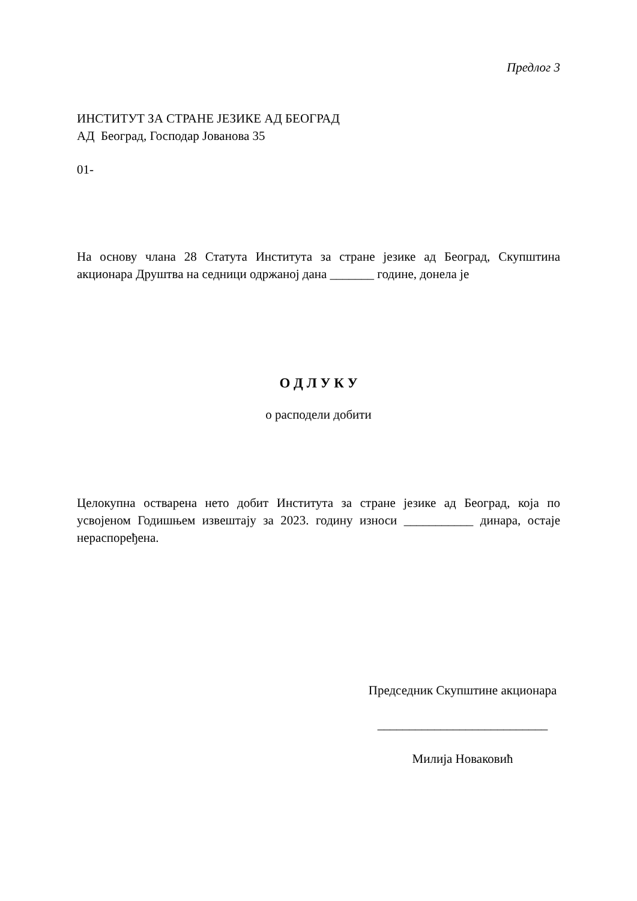Предлог 3
ИНСТИТУТ ЗА СТРАНЕ ЈЕЗИКЕ АД БЕОГРАД
АД Београд, Господар Јованова 35
01-
На основу члана 28 Статута Института за стране језике ад Београд, Скупштина акционара Друштва на седници одржаној дана _______ године, донела је
О Д Л У К У
о расподели добити
Целокупна остварена нето добит Института за стране језике ад Београд, која по усвојеном Годишњем извештају за 2023. годину износи ___________ динара, остаје нераспоређена.
Председник Скупштине акционара
___________________________
Милија Новаковић